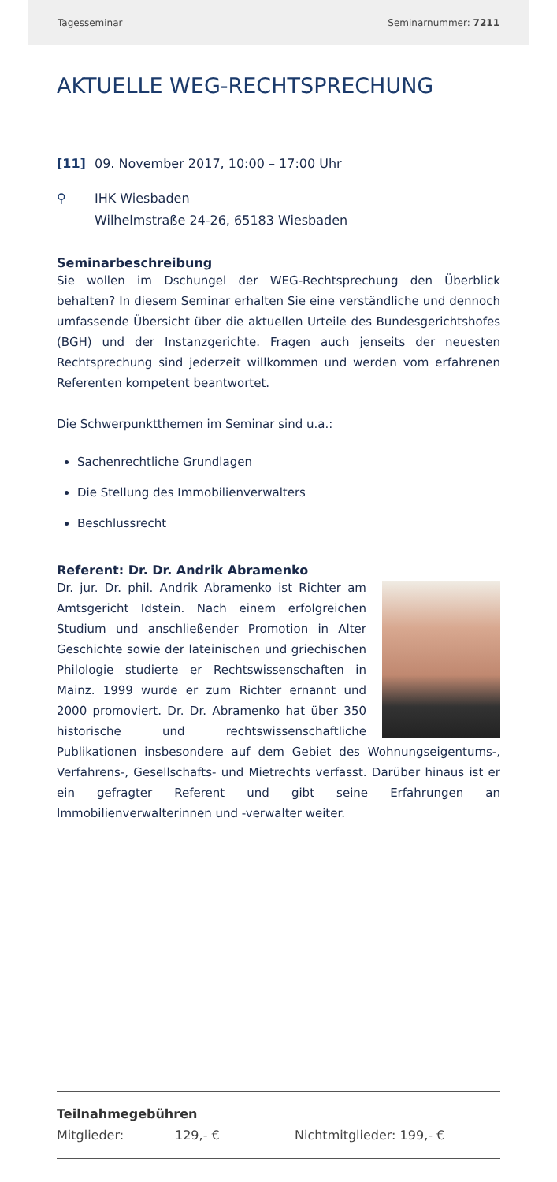Tagesseminar Seminarnummer: 7211
AKTUELLE WEG-RECHTSPRECHUNG
[11] 09. November 2017, 10:00 – 17:00 Uhr
⚲ IHK Wiesbaden
Wilhelmstraße 24-26, 65183 Wiesbaden
Seminarbeschreibung
Sie wollen im Dschungel der WEG-Rechtsprechung den Überblick behalten? In diesem Seminar erhalten Sie eine verständliche und dennoch umfassende Übersicht über die aktuellen Urteile des Bundesgerichtshofes (BGH) und der Instanzgerichte. Fragen auch jenseits der neuesten Rechtsprechung sind jederzeit willkommen und werden vom erfahrenen Referenten kompetent beantwortet.
Die Schwerpunktthemen im Seminar sind u.a.:
Sachenrechtliche Grundlagen
Die Stellung des Immobilienverwalters
Beschlussrecht
Referent: Dr. Dr. Andrik Abramenko
Dr. jur. Dr. phil. Andrik Abramenko ist Richter am Amtsgericht Idstein. Nach einem erfolgreichen Studium und anschließender Promotion in Alter Geschichte sowie der lateinischen und griechischen Philologie studierte er Rechtswissenschaften in Mainz. 1999 wurde er zum Richter ernannt und 2000 promoviert. Dr. Dr. Abramenko hat über 350 historische und rechtswissenschaftliche Publikationen insbesondere auf dem Gebiet des Wohnungseigentums-, Verfahrens-, Gesellschafts- und Mietrechts verfasst. Darüber hinaus ist er ein gefragter Referent und gibt seine Erfahrungen an Immobilienverwalterinnen und -verwalter weiter.
Teilnahmegebühren
Mitglieder: 129,- € Nichtmitglieder: 199,- €